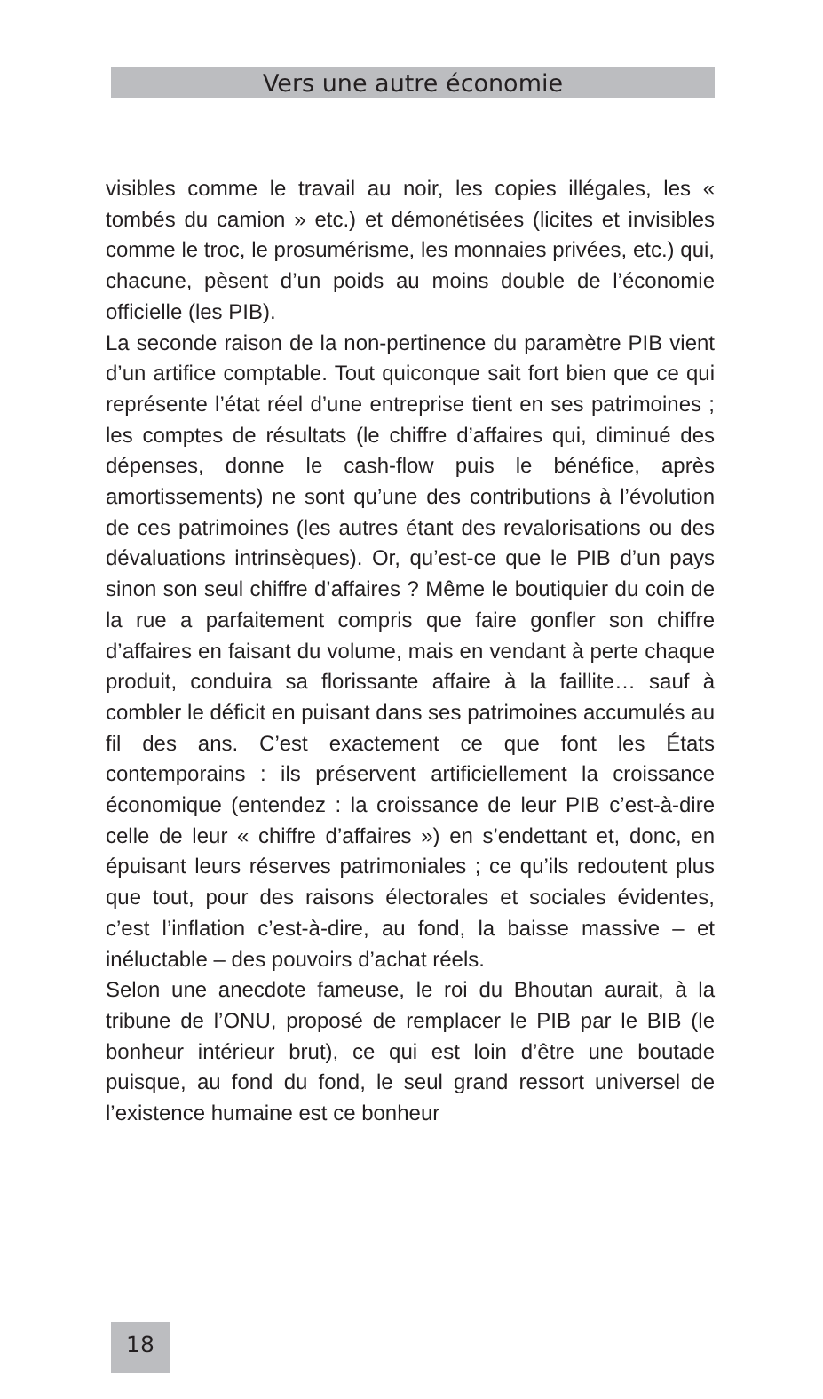Vers une autre économie
visibles comme le travail au noir, les copies illégales, les « tombés du camion » etc.) et démonétisées (licites et invisibles comme le troc, le prosumérisme, les monnaies privées, etc.) qui, chacune, pèsent d’un poids au moins double de l’économie officielle (les PIB).
La seconde raison de la non-pertinence du paramètre PIB vient d’un artifice comptable. Tout quiconque sait fort bien que ce qui représente l’état réel d’une entreprise tient en ses patrimoines ; les comptes de résultats (le chiffre d’affaires qui, diminué des dépenses, donne le cash-flow puis le bénéfice, après amortissements) ne sont qu’une des contributions à l’évolution de ces patrimoines (les autres étant des revalorisations ou des dévaluations intrinsèques). Or, qu’est-ce que le PIB d’un pays sinon son seul chiffre d’affaires ? Même le boutiquier du coin de la rue a parfaitement compris que faire gonfler son chiffre d’affaires en faisant du volume, mais en vendant à perte chaque produit, conduira sa florissante affaire à la faillite… sauf à combler le déficit en puisant dans ses patrimoines accumulés au fil des ans. C’est exactement ce que font les États contemporains : ils préservent artificiellement la croissance économique (entendez : la croissance de leur PIB c’est-à-dire celle de leur « chiffre d’affaires ») en s’endettant et, donc, en épuisant leurs réserves patrimoniales ; ce qu’ils redoutent plus que tout, pour des raisons électorales et sociales évidentes, c’est l’inflation c’est-à-dire, au fond, la baisse massive – et inéluctable – des pouvoirs d’achat réels.
Selon une anecdote fameuse, le roi du Bhoutan aurait, à la tribune de l’ONU, proposé de remplacer le PIB par le BIB (le bonheur intérieur brut), ce qui est loin d’être une boutade puisque, au fond du fond, le seul grand ressort universel de l’existence humaine est ce bonheur
18